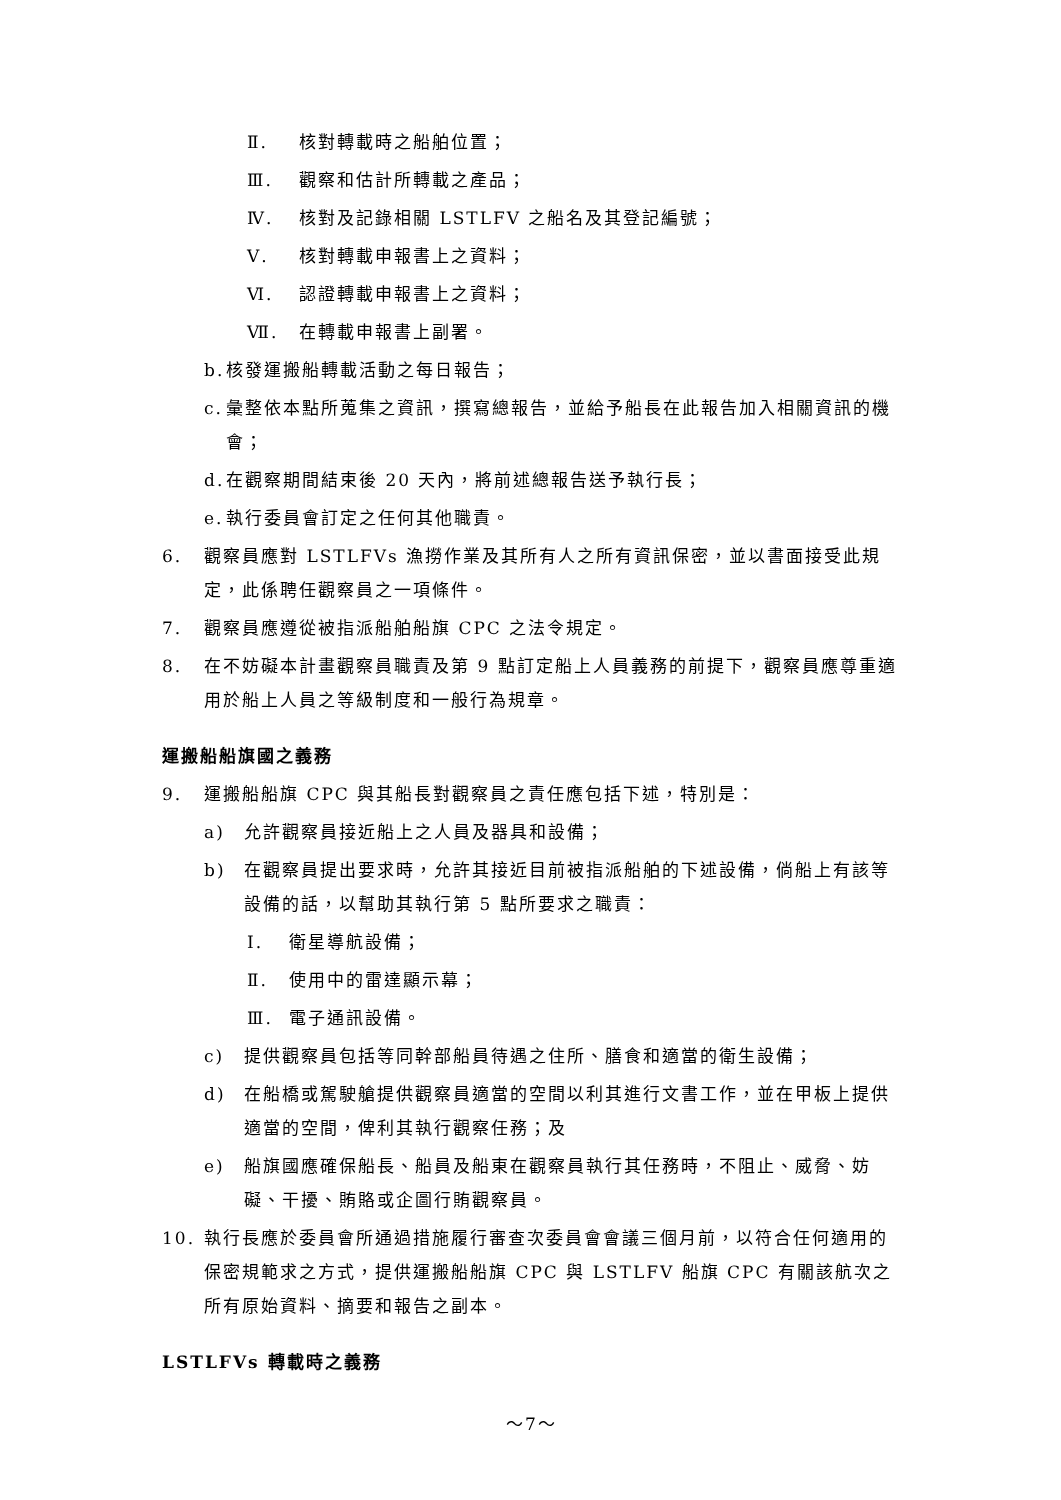Ⅱ. 核對轉載時之船舶位置；
Ⅲ. 觀察和估計所轉載之產品；
Ⅳ. 核對及記錄相關 LSTLFV 之船名及其登記編號；
Ⅴ. 核對轉載申報書上之資料；
Ⅵ. 認證轉載申報書上之資料；
Ⅶ. 在轉載申報書上副署。
b. 核發運搬船轉載活動之每日報告；
c. 彙整依本點所蒐集之資訊，撰寫總報告，並給予船長在此報告加入相關資訊的機會；
d. 在觀察期間結束後 20 天內，將前述總報告送予執行長；
e. 執行委員會訂定之任何其他職責。
6. 觀察員應對 LSTLFVs 漁撈作業及其所有人之所有資訊保密，並以書面接受此規定，此係聘任觀察員之一項條件。
7. 觀察員應遵從被指派船舶船旗 CPC 之法令規定。
8. 在不妨礙本計畫觀察員職責及第 9 點訂定船上人員義務的前提下，觀察員應尊重適用於船上人員之等級制度和一般行為規章。
運搬船船旗國之義務
9. 運搬船船旗 CPC 與其船長對觀察員之責任應包括下述，特別是：
a) 允許觀察員接近船上之人員及器具和設備；
b) 在觀察員提出要求時，允許其接近目前被指派船舶的下述設備，倘船上有該等設備的話，以幫助其執行第 5 點所要求之職責：
Ⅰ. 衛星導航設備；
Ⅱ. 使用中的雷達顯示幕；
Ⅲ. 電子通訊設備。
c) 提供觀察員包括等同幹部船員待遇之住所、膳食和適當的衛生設備；
d) 在船橋或駕駛艙提供觀察員適當的空間以利其進行文書工作，並在甲板上提供適當的空間，俾利其執行觀察任務；及
e) 船旗國應確保船長、船員及船東在觀察員執行其任務時，不阻止、威脅、妨礙、干擾、賄賂或企圖行賄觀察員。
10. 執行長應於委員會所通過措施履行審查次委員會會議三個月前，以符合任何適用的保密規範求之方式，提供運搬船船旗 CPC 與 LSTLFV 船旗 CPC 有關該航次之所有原始資料、摘要和報告之副本。
LSTLFVs 轉載時之義務
～7～